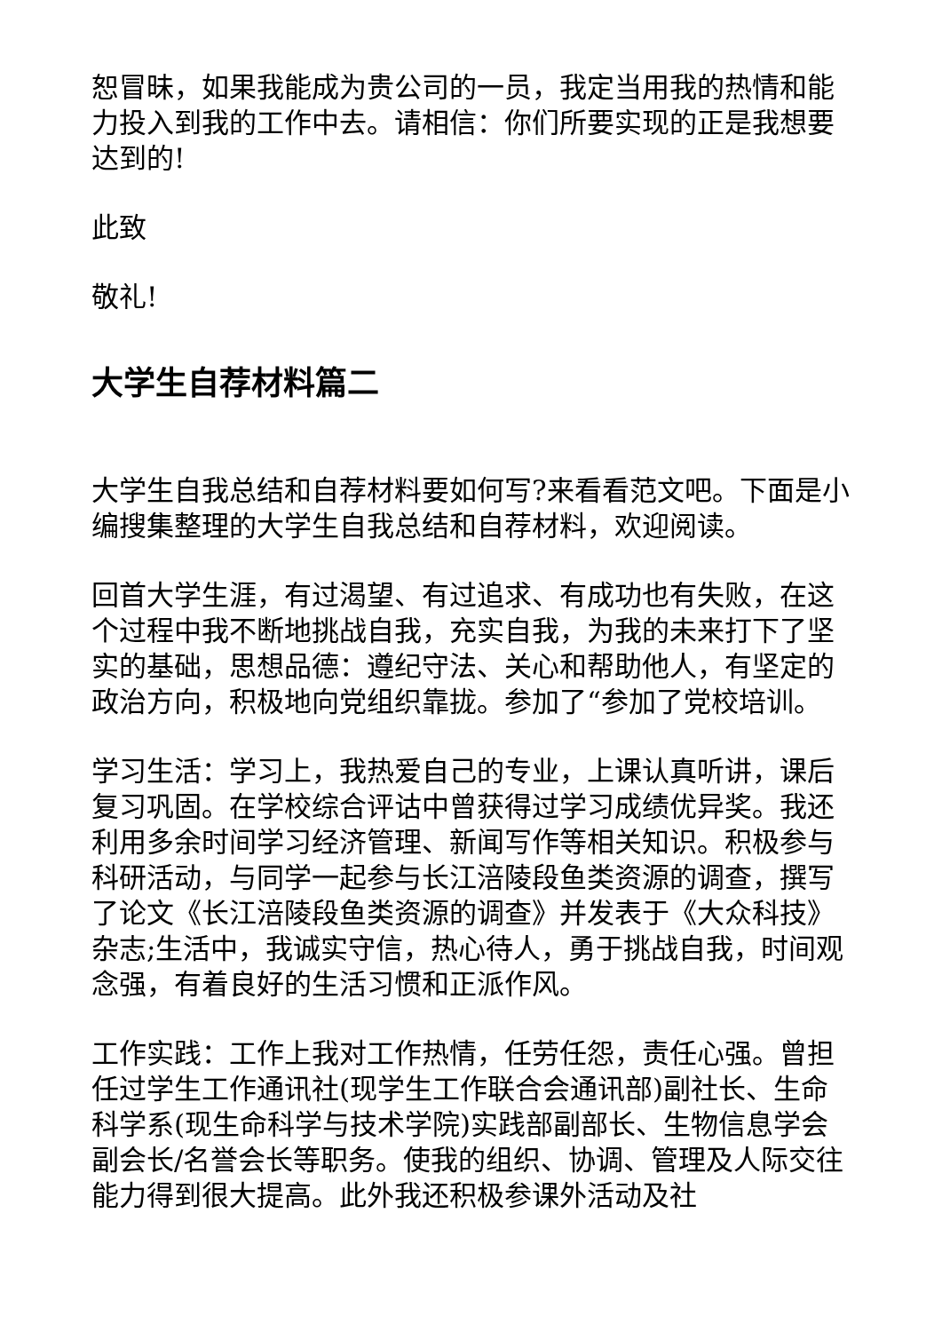恕冒昧，如果我能成为贵公司的一员，我定当用我的热情和能力投入到我的工作中去。请相信：你们所要实现的正是我想要达到的!
此致
敬礼!
大学生自荐材料篇二
大学生自我总结和自荐材料要如何写?来看看范文吧。下面是小编搜集整理的大学生自我总结和自荐材料，欢迎阅读。
回首大学生涯，有过渴望、有过追求、有成功也有失败，在这个过程中我不断地挑战自我，充实自我，为我的未来打下了坚实的基础，思想品德：遵纪守法、关心和帮助他人，有坚定的政治方向，积极地向党组织靠拢。参加了“参加了党校培训。
学习生活：学习上，我热爱自己的专业，上课认真听讲，课后复习巩固。在学校综合评诂中曾获得过学习成绩优异奖。我还利用多余时间学习经济管理、新闻写作等相关知识。积极参与科研活动，与同学一起参与长江涪陵段鱼类资源的调查，撰写了论文《长江涪陵段鱼类资源的调查》并发表于《大众科技》杂志;生活中，我诚实守信，热心待人，勇于挑战自我，时间观念强，有着良好的生活习惯和正派作风。
工作实践：工作上我对工作热情，任劳任怨，责任心强。曾担任过学生工作通讯社(现学生工作联合会通讯部)副社长、生命科学系(现生命科学与技术学院)实践部副部长、生物信息学会副会长/名誉会长等职务。使我的组织、协调、管理及人际交往能力得到很大提高。此外我还积极参课外活动及社